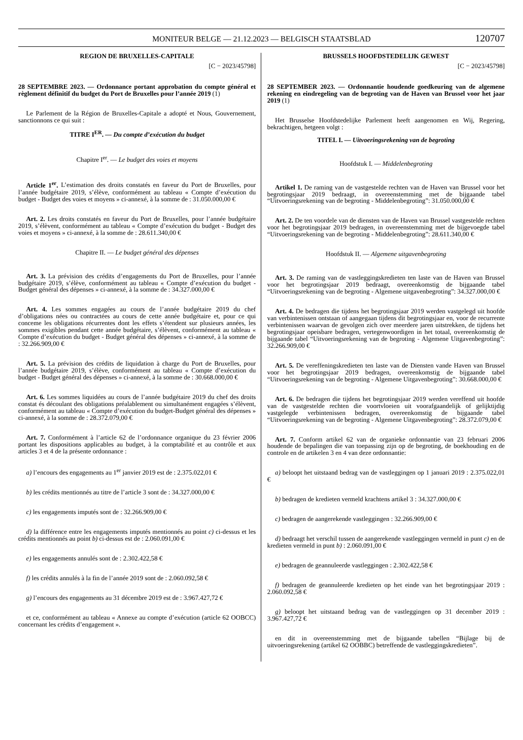MONITEUR BELGE — 21.12.2023 — BELGISCH STAATSBLAD 120707
REGION DE BRUXELLES-CAPITALE
[C − 2023/45798]
28 SEPTEMBRE 2023. — Ordonnance portant approbation du compte général et règlement définitif du budget du Port de Bruxelles pour l’année 2019 (1)
Le Parlement de la Région de Bruxelles-Capitale a adopté et Nous, Gouvernement, sanctionnons ce qui suit :
TITRE I<sup>ER</sup>. — Du compte d’exécution du budget
Chapitre I<sup>er</sup>. — Le budget des voies et moyens
Article 1<sup>er</sup>. L’estimation des droits constatés en faveur du Port de Bruxelles, pour l’année budgétaire 2019, s’élève, conformément au tableau « Compte d’exécution du budget - Budget des voies et moyens » ci-annexé, à la somme de : 31.050.000,00 €
Art. 2. Les droits constatés en faveur du Port de Bruxelles, pour l’année budgétaire 2019, s’élèvent, conformément au tableau « Compte d’exécution du budget - Budget des voies et moyens » ci-annexé, à la somme de : 28.611.340,00 €
Chapitre II. — Le budget général des dépenses
Art. 3. La prévision des crédits d’engagements du Port de Bruxelles, pour l’année budgétaire 2019, s’élève, conformément au tableau « Compte d’exécution du budget - Budget général des dépenses » ci-annexé, à la somme de : 34.327.000,00 €
Art. 4. Les sommes engagées au cours de l’année budgétaire 2019 du chef d’obligations nées ou contractées au cours de cette année budgétaire et, pour ce qui conceme les obligations récurrentes dont les effets s’étendent sur plusieurs années, les sommes exigibles pendant cette année budgétaire, s’élèvent, conformément au tableau « Compte d’exécution du budget - Budget général des dépenses » ci-annexé, à la somme de : 32.266.909,00 €
Art. 5. La prévision des crédits de liquidation à charge du Port de Bruxelles, pour l’année budgétaire 2019, s’élève, conformément au tableau « Compte d’exécution du budget - Budget général des dépenses » ci-annexé, à la somme de : 30.668.000,00 €
Art. 6. Les sommes liquidées au cours de l’année budgétaire 2019 du chef des droits constat és découlant des obligations préalablement ou simultanément engagées s’élèvent, conformément au tableau « Compte d’exécution du budget-Budget général des dépenses » ci-annexé, à la somme de : 28.372.079,00 €
Art. 7. Conformément à l’article 62 de l’ordonnance organique du 23 février 2006 portant les dispositions applicables au budget, à la comptabilité et au contrôle et aux articles 3 et 4 de la présente ordonnance :
a) l’encours des engagements au 1<sup>er</sup> janvier 2019 est de : 2.375.022,01 €
b) les crédits mentionnés au titre de l’article 3 sont de : 34.327.000,00 €
c) les engagements imputés sont de : 32.266.909,00 €
d) la différence entre les engagements imputés mentionnés au point c) ci-dessus et les crédits mentionnés au point b) ci-dessus est de : 2.060.091,00 €
e) les engagements annulés sont de : 2.302.422,58 €
f) les crédits annulés à la fin de l’année 2019 sont de : 2.060.092,58 €
g) l’encours des engagements au 31 décembre 2019 est de : 3.967.427,72 €
et ce, conformément au tableau « Annexe au compte d’exécution (article 62 OOBCC) concernant les crédits d’engagement ».
BRUSSELS HOOFDSTEDELIJK GEWEST
[C − 2023/45798]
28 SEPTEMBER 2023. — Ordonnantie houdende goedkeuring van de algemene rekening en eindregeling van de begroting van de Haven van Brussel voor het jaar 2019 (1)
Het Brusselse Hoofdstedelijke Parlement heeft aangenomen en Wij, Regering, bekrachtigen, hetgeen volgt :
TITEL I. — Uitvoeringsrekening van de begroting
Hoofdstuk I. — Middelenbegroting
Artikel 1. De raming van de vastgestelde rechten van de Haven van Brussel voor het begrotingsjaar 2019 bedraagt, in overeenstemming met de bijgaande tabel “Uitvoeringsrekening van de begroting - Middelenbegroting”: 31.050.000,00 €
Art. 2. De ten voordele van de diensten van de Haven van Brussel vastgestelde rechten voor het begrotingsjaar 2019 bedragen, in overeenstemming met de bijgevoegde tabel “Uitvoeringsrekening van de begroting - Middelenbegroting”: 28.611.340,00 €
Hoofdstuk II. — Algemene uitgavenbegroting
Art. 3. De raming van de vastleggingskredieten ten laste van de Haven van Brussel voor het begrotingsjaar 2019 bedraagt, overeenkomstig de bijgaande tabel “Uitvoeringsrekening van de begroting - Algemene uitgavenbegroting”: 34.327.000,00 €
Art. 4. De bedragen die tijdens het begrotingsjaar 2019 werden vastgelegd uit hoofde van verbintenissen ontstaan of aangegaan tijdens dit begrotingsjaar en, voor de recurrente verbintenissen waarvan de gevolgen zich over meerdere jaren uitstrekken, de tijdens het begrotingsjaar opeisbare bedragen, vertegenwoordigen in het totaal, overeenkomstig de bijgaande tabel “Uitvoeringsrekening van de begroting - Algemene Uitgavenbegroting”: 32.266.909,00 €
Art. 5. De vereffeningskredieten ten laste van de Diensten vande Haven van Brussel voor het begrotingsjaar 2019 bedragen, overeenkomstig de bijgaande tabel “Uitvoeringsrekening van de begroting - Algemene Uitgavenbegroting”: 30.668.000,00 €
Art. 6. De bedragen die tijdens het begrotingsjaar 2019 werden vereffend uit hoofde van de vastgestelde rechten die voortvloeien uit voorafgaandelijk of gelijktijdig vastgelegde verbintenissen bedragen, overeenkomstig de bijgaande tabel “Uitvoeringsrekening van de begroting - Algemene Uitgavenbegroting”: 28.372.079,00 €
Art. 7. Conform artikel 62 van de organieke ordonnantie van 23 februari 2006 houdende de bepalingen die van toepassing zijn op de begroting, de boekhouding en de controle en de artikelen 3 en 4 van deze ordonnantie:
a) beloopt het uitstaand bedrag van de vastleggingen op 1 januari 2019 : 2.375.022,01 €
b) bedragen de kredieten vermeld krachtens artikel 3 : 34.327.000,00 €
c) bedragen de aangerekende vastleggingen : 32.266.909,00 €
d) bedraagt het verschil tussen de aangerekende vastleggingen vermeld in punt c) en de kredieten vermeld in punt b) : 2.060.091,00 €
e) bedragen de geannuleerde vastleggingen : 2.302.422,58 €
f) bedragen de geannuleerde kredieten op het einde van het begrotingsjaar 2019 : 2.060.092,58 €
g) beloopt het uitstaand bedrag van de vastleggingen op 31 december 2019 : 3.967.427,72 €
en dit in overeenstemming met de bijgaande tabellen “Bijlage bij de uitvoeringsrekening (artikel 62 OOBBC) betreffende de vastleggingskredieten”.